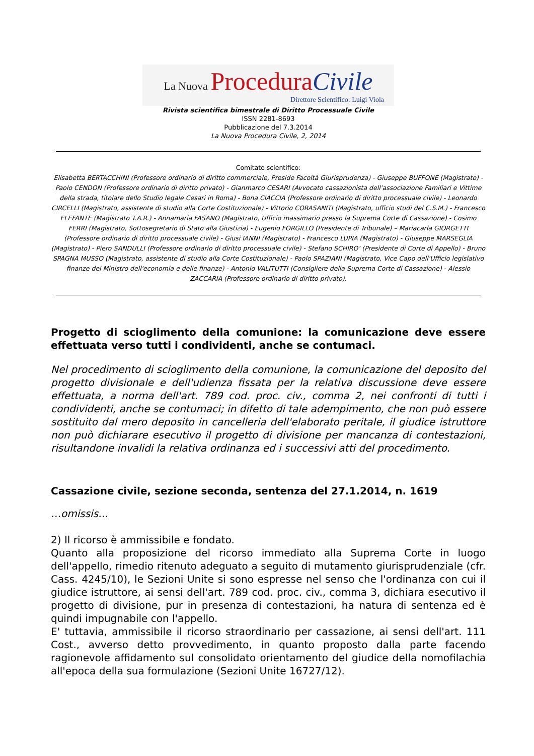La Nuova Procedura Civile
Direttore Scientifico: Luigi Viola
Rivista scientifica bimestrale di Diritto Processuale Civile
ISSN 2281-8693
Pubblicazione del 7.3.2014
La Nuova Procedura Civile, 2, 2014
Comitato scientifico:
Elisabetta BERTACCHINI (Professore ordinario di diritto commerciale, Preside Facoltà Giurisprudenza) - Giuseppe BUFFONE (Magistrato) - Paolo CENDON (Professore ordinario di diritto privato) - Gianmarco CESARI (Avvocato cassazionista dell’associazione Familiari e Vittime della strada, titolare dello Studio legale Cesari in Roma) - Bona CIACCIA (Professore ordinario di diritto processuale civile) - Leonardo CIRCELLI (Magistrato, assistente di studio alla Corte Costituzionale) - Vittorio CORASANITI (Magistrato, ufficio studi del C.S.M.) - Francesco ELEFANTE (Magistrato T.A.R.) - Annamaria FASANO (Magistrato, Ufficio massimario presso la Suprema Corte di Cassazione) - Cosimo FERRI (Magistrato, Sottosegretario di Stato alla Giustizia) - Eugenio FORGILLO (Presidente di Tribunale) – Mariacarla GIORGETTI (Professore ordinario di diritto processuale civile) - Giusi IANNI (Magistrato) - Francesco LUPIA (Magistrato) - Giuseppe MARSEGLIA (Magistrato) - Piero SANDULLI (Professore ordinario di diritto processuale civile) - Stefano SCHIRO’ (Presidente di Corte di Appello) - Bruno SPAGNA MUSSO (Magistrato, assistente di studio alla Corte Costituzionale) - Paolo SPAZIANI (Magistrato, Vice Capo dell'Ufficio legislativo finanze del Ministro dell'economia e delle finanze) - Antonio VALITUTTI (Consigliere della Suprema Corte di Cassazione) - Alessio ZACCARIA (Professore ordinario di diritto privato).
Progetto di scioglimento della comunione: la comunicazione deve essere effettuata verso tutti i condividenti, anche se contumaci.
Nel procedimento di scioglimento della comunione, la comunicazione del deposito del progetto divisionale e dell'udienza fissata per la relativa discussione deve essere effettuata, a norma dell'art. 789 cod. proc. civ., comma 2, nei confronti di tutti i condividenti, anche se contumaci; in difetto di tale adempimento, che non può essere sostituito dal mero deposito in cancelleria dell'elaborato peritale, il giudice istruttore non può dichiarare esecutivo il progetto di divisione per mancanza di contestazioni, risultandone invalidi la relativa ordinanza ed i successivi atti del procedimento.
Cassazione civile, sezione seconda, sentenza del 27.1.2014, n. 1619
…omissis…
2) Il ricorso è ammissibile e fondato.
Quanto alla proposizione del ricorso immediato alla Suprema Corte in luogo dell'appello, rimedio ritenuto adeguato a seguito di mutamento giurisprudenziale (cfr. Cass. 4245/10), le Sezioni Unite si sono espresse nel senso che l'ordinanza con cui il giudice istruttore, ai sensi dell'art. 789 cod. proc. civ., comma 3, dichiara esecutivo il progetto di divisione, pur in presenza di contestazioni, ha natura di sentenza ed è quindi impugnabile con l'appello.
E' tuttavia, ammissibile il ricorso straordinario per cassazione, ai sensi dell'art. 111 Cost., avverso detto provvedimento, in quanto proposto dalla parte facendo ragionevole affidamento sul consolidato orientamento del giudice della nomofilachia all'epoca della sua formulazione (Sezioni Unite 16727/12).